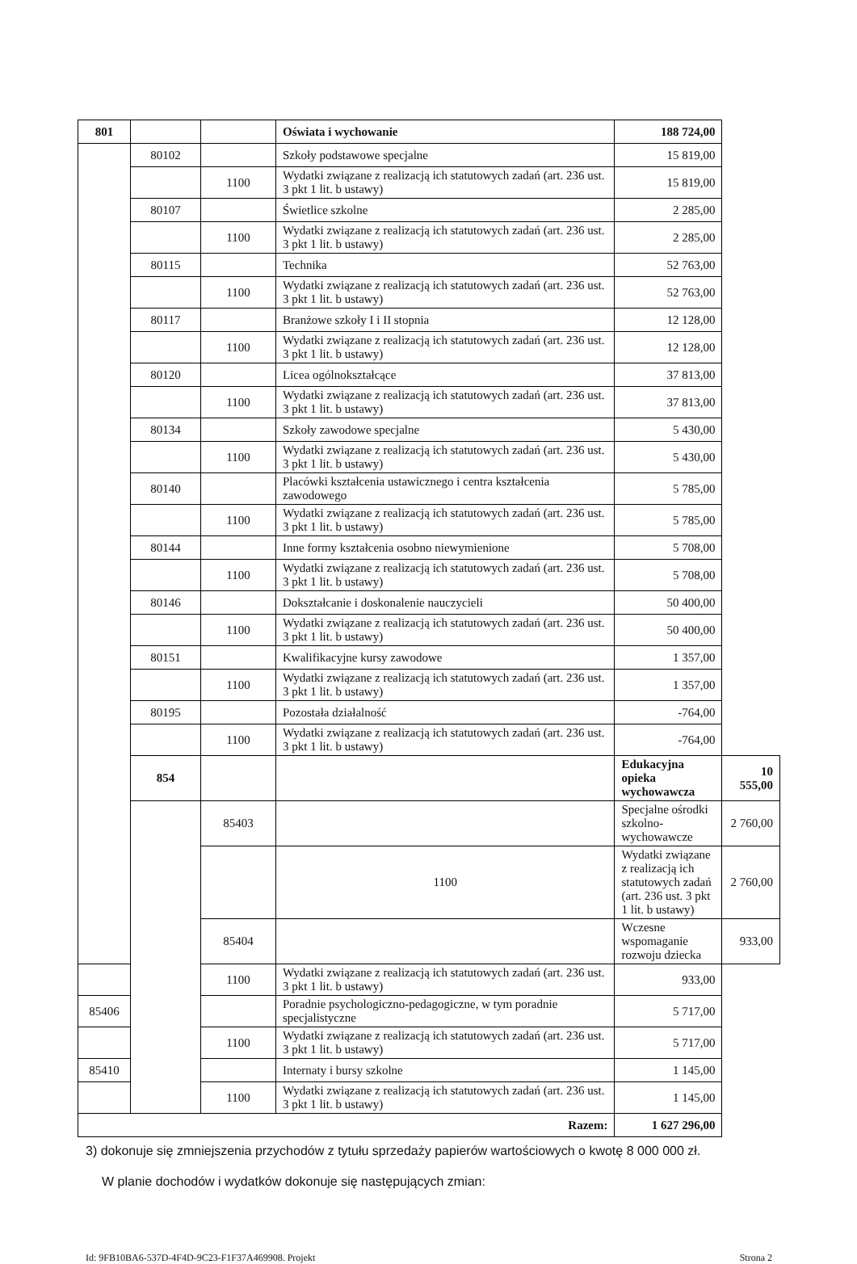| 801 | | | Oświata i wychowanie | 188 724,00 | |
| | 80102 | | Szkoły podstawowe specjalne | 15 819,00 | |
| | | 1100 | Wydatki związane z realizacją ich statutowych zadań (art. 236 ust. 3 pkt 1 lit. b ustawy) | 15 819,00 | |
| | 80107 | | Świetlice szkolne | 2 285,00 | |
| | | 1100 | Wydatki związane z realizacją ich statutowych zadań (art. 236 ust. 3 pkt 1 lit. b ustawy) | 2 285,00 | |
| | 80115 | | Technika | 52 763,00 | |
| | | 1100 | Wydatki związane z realizacją ich statutowych zadań (art. 236 ust. 3 pkt 1 lit. b ustawy) | 52 763,00 | |
| | 80117 | | Branżowe szkoły I i II stopnia | 12 128,00 | |
| | | 1100 | Wydatki związane z realizacją ich statutowych zadań (art. 236 ust. 3 pkt 1 lit. b ustawy) | 12 128,00 | |
| | 80120 | | Licea ogólnokształcące | 37 813,00 | |
| | | 1100 | Wydatki związane z realizacją ich statutowych zadań (art. 236 ust. 3 pkt 1 lit. b ustawy) | 37 813,00 | |
| | 80134 | | Szkoły zawodowe specjalne | 5 430,00 | |
| | | 1100 | Wydatki związane z realizacją ich statutowych zadań (art. 236 ust. 3 pkt 1 lit. b ustawy) | 5 430,00 | |
| | 80140 | | Placówki kształcenia ustawicznego i centra kształcenia zawodowego | 5 785,00 | |
| | | 1100 | Wydatki związane z realizacją ich statutowych zadań (art. 236 ust. 3 pkt 1 lit. b ustawy) | 5 785,00 | |
| | 80144 | | Inne formy kształcenia osobno niewymienione | 5 708,00 | |
| | | 1100 | Wydatki związane z realizacją ich statutowych zadań (art. 236 ust. 3 pkt 1 lit. b ustawy) | 5 708,00 | |
| | 80146 | | Dokształcanie i doskonalenie nauczycieli | 50 400,00 | |
| | | 1100 | Wydatki związane z realizacją ich statutowych zadań (art. 236 ust. 3 pkt 1 lit. b ustawy) | 50 400,00 | |
| | 80151 | | Kwalifikacyjne kursy zawodowe | 1 357,00 | |
| | | 1100 | Wydatki związane z realizacją ich statutowych zadań (art. 236 ust. 3 pkt 1 lit. b ustawy) | 1 357,00 | |
| | 80195 | | Pozostała działalność | -764,00 | |
| | | 1100 | Wydatki związane z realizacją ich statutowych zadań (art. 236 ust. 3 pkt 1 lit. b ustawy) | -764,00 | |
| | 854 | | | Edukacyjna opieka wychowawcza | 10 555,00 |
| | | 85403 | | Specjalne ośrodki szkolno-wychowawcze | 2 760,00 |
| | | | 1100 | Wydatki związane z realizacją ich statutowych zadań (art. 236 ust. 3 pkt 1 lit. b ustawy) | 2 760,00 |
| | | 85404 | | Wczesne wspomaganie rozwoju dziecka | 933,00 |
| | | 1100 | Wydatki związane z realizacją ich statutowych zadań (art. 236 ust. 3 pkt 1 lit. b ustawy) | 933,00 | |
| 85406 | | | Poradnie psychologiczno-pedagogiczne, w tym poradnie specjalistyczne | 5 717,00 | |
| | | 1100 | Wydatki związane z realizacją ich statutowych zadań (art. 236 ust. 3 pkt 1 lit. b ustawy) | 5 717,00 | |
| 85410 | | | Internaty i bursy szkolne | 1 145,00 | |
| | | 1100 | Wydatki związane z realizacją ich statutowych zadań (art. 236 ust. 3 pkt 1 lit. b ustawy) | 1 145,00 | |
| Razem: | | | | 1 627 296,00 | |
3) dokonuje się zmniejszenia przychodów z tytułu sprzedaży papierów wartościowych o kwotę 8 000 000 zł.
W planie dochodów i wydatków dokonuje się następujących zmian:
Id: 9FB10BA6-537D-4F4D-9C23-F1F37A469908. Projekt Strona 2